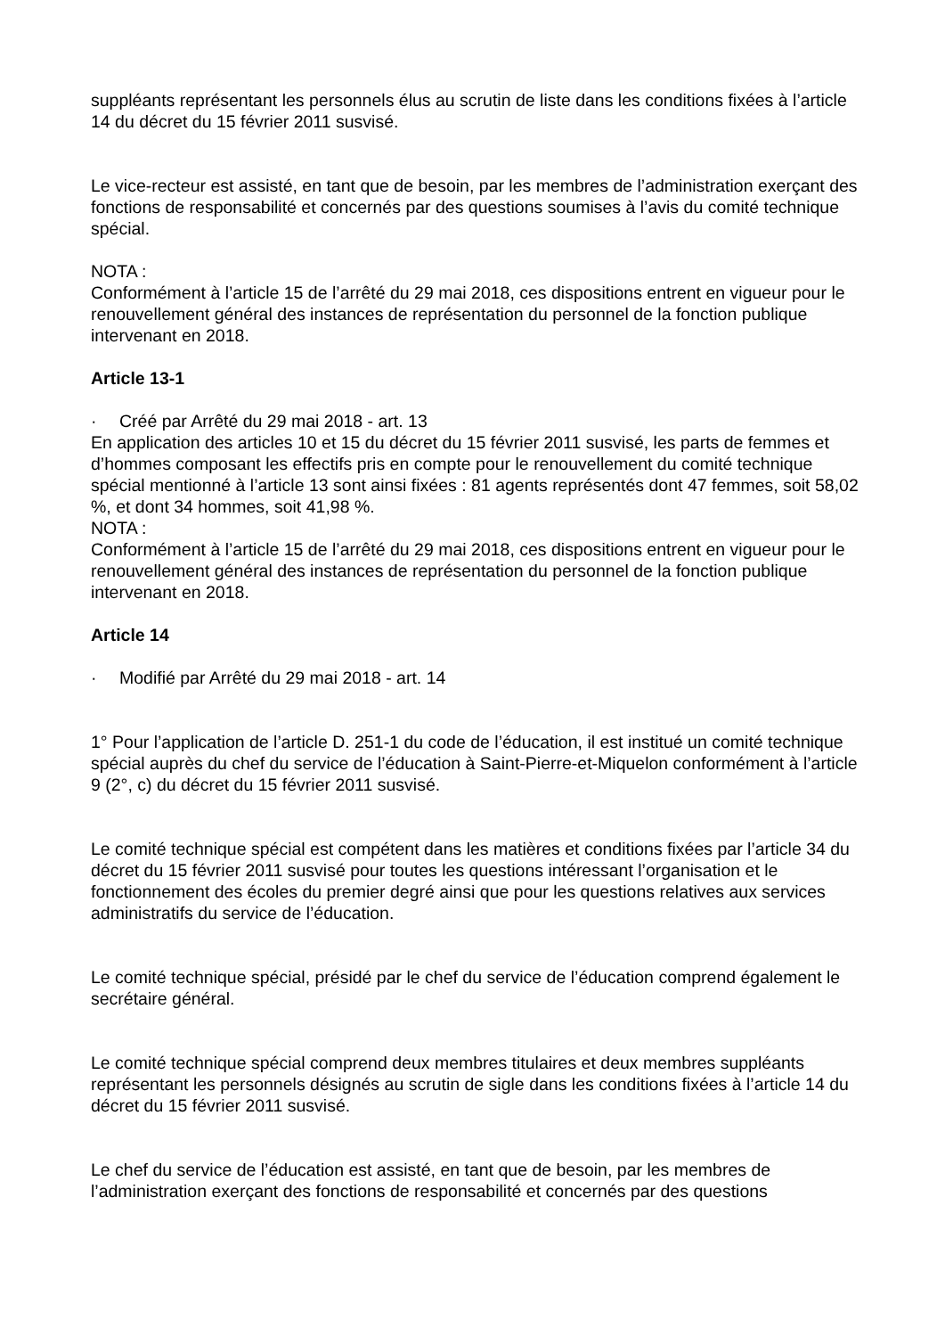suppléants représentant les personnels élus au scrutin de liste dans les conditions fixées à l’article 14 du décret du 15 février 2011 susvisé.
Le vice-recteur est assisté, en tant que de besoin, par les membres de l’administration exerçant des fonctions de responsabilité et concernés par des questions soumises à l’avis du comité technique spécial.
NOTA :
Conformément à l’article 15 de l’arrêté du 29 mai 2018, ces dispositions entrent en vigueur pour le renouvellement général des instances de représentation du personnel de la fonction publique intervenant en 2018.
Article 13-1
· Créé par Arrêté du 29 mai 2018 - art. 13
En application des articles 10 et 15 du décret du 15 février 2011 susvisé, les parts de femmes et d’hommes composant les effectifs pris en compte pour le renouvellement du comité technique spécial mentionné à l’article 13 sont ainsi fixées : 81 agents représentés dont 47 femmes, soit 58,02 %, et dont 34 hommes, soit 41,98 %.
NOTA :
Conformément à l’article 15 de l’arrêté du 29 mai 2018, ces dispositions entrent en vigueur pour le renouvellement général des instances de représentation du personnel de la fonction publique intervenant en 2018.
Article 14
· Modifié par Arrêté du 29 mai 2018 - art. 14
1° Pour l’application de l’article D. 251-1 du code de l’éducation, il est institué un comité technique spécial auprès du chef du service de l’éducation à Saint-Pierre-et-Miquelon conformément à l’article 9 (2°, c) du décret du 15 février 2011 susvisé.
Le comité technique spécial est compétent dans les matières et conditions fixées par l’article 34 du décret du 15 février 2011 susvisé pour toutes les questions intéressant l’organisation et le fonctionnement des écoles du premier degré ainsi que pour les questions relatives aux services administratifs du service de l’éducation.
Le comité technique spécial, présidé par le chef du service de l’éducation comprend également le secrétaire général.
Le comité technique spécial comprend deux membres titulaires et deux membres suppléants représentant les personnels désignés au scrutin de sigle dans les conditions fixées à l’article 14 du décret du 15 février 2011 susvisé.
Le chef du service de l’éducation est assisté, en tant que de besoin, par les membres de l’administration exerçant des fonctions de responsabilité et concernés par des questions